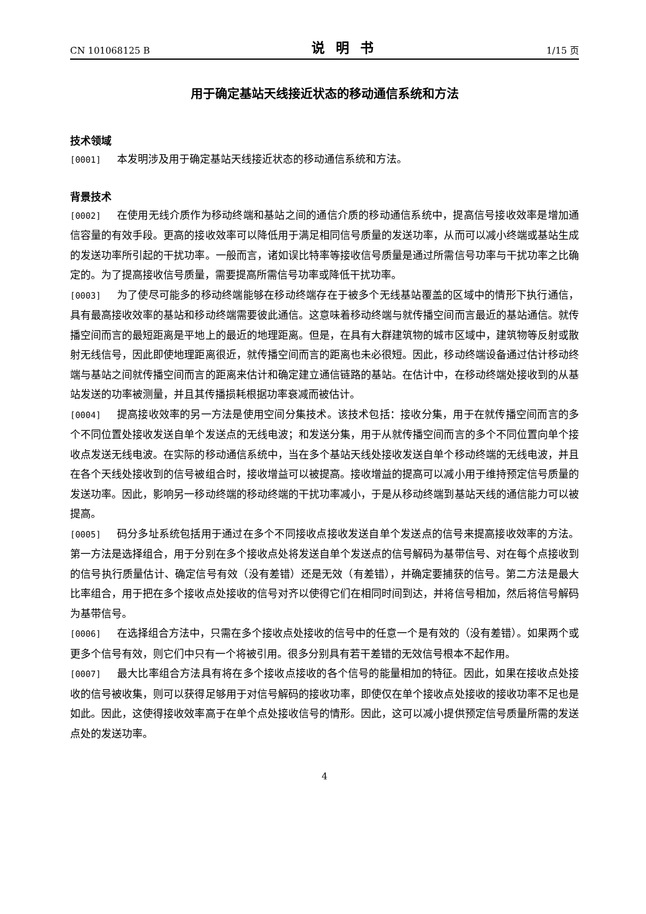CN 101068125 B 说明书 1/15 页
用于确定基站天线接近状态的移动通信系统和方法
技术领域
[0001] 本发明涉及用于确定基站天线接近状态的移动通信系统和方法。
背景技术
[0002] 在使用无线介质作为移动终端和基站之间的通信介质的移动通信系统中，提高信号接收效率是增加通信容量的有效手段。更高的接收效率可以降低用于满足相同信号质量的发送功率，从而可以减小终端或基站生成的发送功率所引起的干扰功率。一般而言，诸如误比特率等接收信号质量是通过所需信号功率与干扰功率之比确定的。为了提高接收信号质量，需要提高所需信号功率或降低干扰功率。
[0003] 为了使尽可能多的移动终端能够在移动终端存在于被多个无线基站覆盖的区域中的情形下执行通信，具有最高接收效率的基站和移动终端需要彼此通信。这意味着移动终端与就传播空间而言最近的基站通信。就传播空间而言的最短距离是平地上的最近的地理距离。但是，在具有大群建筑物的城市区域中，建筑物等反射或散射无线信号，因此即使地理距离很近，就传播空间而言的距离也未必很短。因此，移动终端设备通过估计移动终端与基站之间就传播空间而言的距离来估计和确定建立通信链路的基站。在估计中，在移动终端处接收到的从基站发送的功率被测量，并且其传播损耗根据功率衰减而被估计。
[0004] 提高接收效率的另一方法是使用空间分集技术。该技术包括：接收分集，用于在就传播空间而言的多个不同位置处接收发送自单个发送点的无线电波；和发送分集，用于从就传播空间而言的多个不同位置向单个接收点发送无线电波。在实际的移动通信系统中，当在多个基站天线处接收发送自单个移动终端的无线电波，并且在各个天线处接收到的信号被组合时，接收增益可以被提高。接收增益的提高可以减小用于维持预定信号质量的发送功率。因此，影响另一移动终端的移动终端的干扰功率减小，于是从移动终端到基站天线的通信能力可以被提高。
[0005] 码分多址系统包括用于通过在多个不同接收点接收发送自单个发送点的信号来提高接收效率的方法。第一方法是选择组合，用于分别在多个接收点处将发送自单个发送点的信号解码为基带信号、对在每个点接收到的信号执行质量估计、确定信号有效（没有差错）还是无效（有差错），并确定要捕获的信号。第二方法是最大比率组合，用于把在多个接收点处接收的信号对齐以使得它们在相同时间到达，并将信号相加，然后将信号解码为基带信号。
[0006] 在选择组合方法中，只需在多个接收点处接收的信号中的任意一个是有效的（没有差错）。如果两个或更多个信号有效，则它们中只有一个将被引用。很多分别具有若干差错的无效信号根本不起作用。
[0007] 最大比率组合方法具有将在多个接收点接收的各个信号的能量相加的特征。因此，如果在接收点处接收的信号被收集，则可以获得足够用于对信号解码的接收功率，即使仅在单个接收点处接收的接收功率不足也是如此。因此，这使得接收效率高于在单个点处接收信号的情形。因此，这可以减小提供预定信号质量所需的发送点处的发送功率。
4